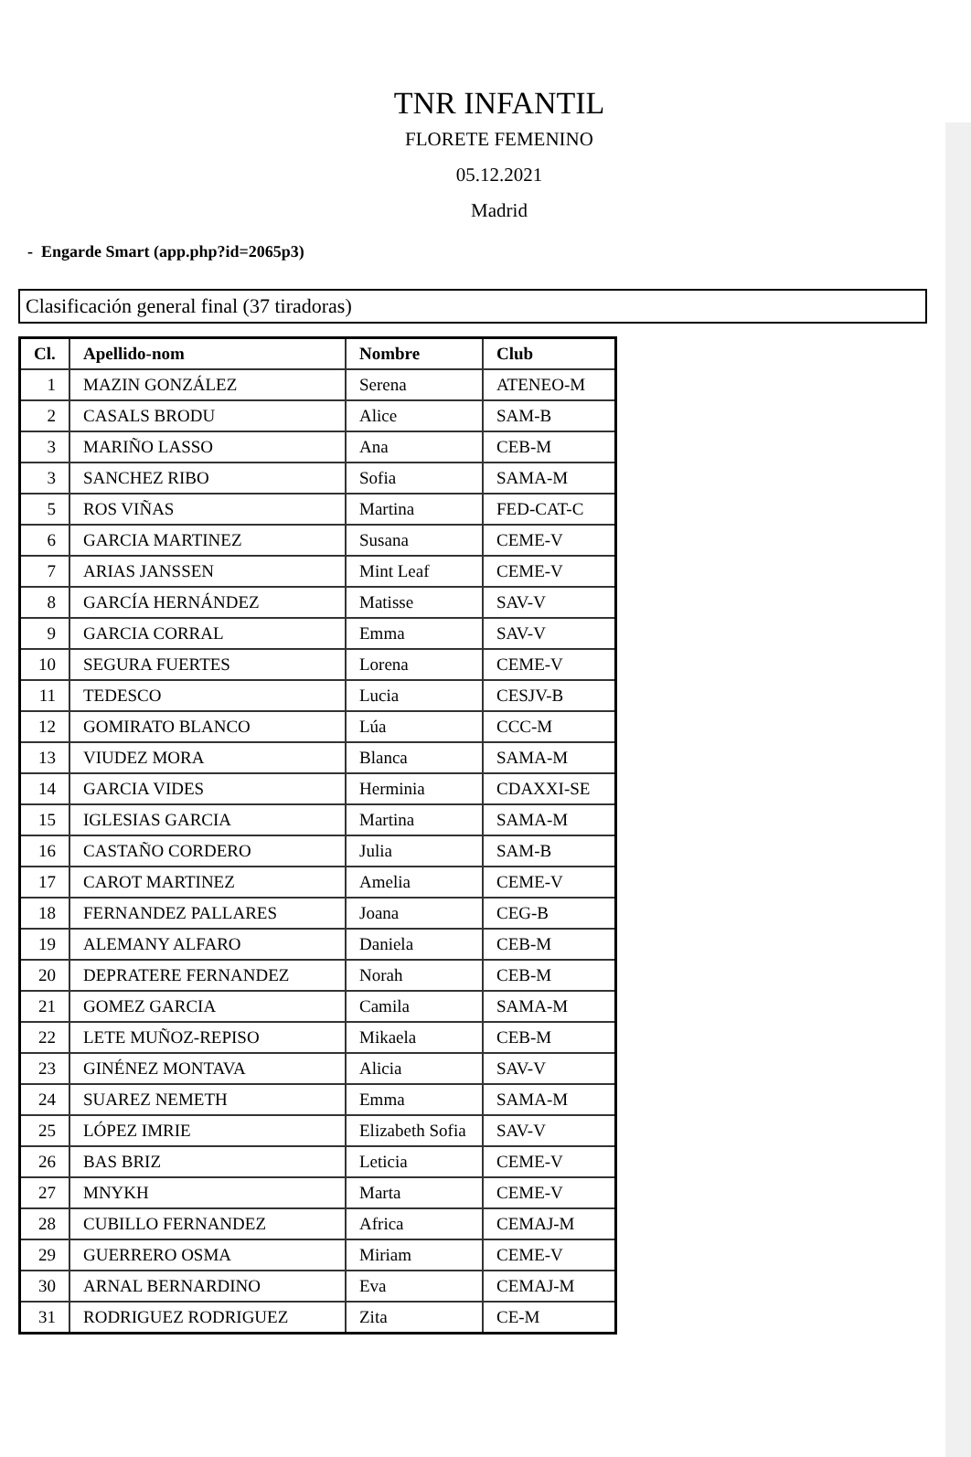TNR INFANTIL
FLORETE FEMENINO
05.12.2021
Madrid
- Engarde Smart (app.php?id=2065p3)
Clasificación general final (37 tiradoras)
| Cl. | Apellido-nom | Nombre | Club |
| --- | --- | --- | --- |
| 1 | MAZIN GONZÁLEZ | Serena | ATENEO-M |
| 2 | CASALS BRODU | Alice | SAM-B |
| 3 | MARIÑO LASSO | Ana | CEB-M |
| 3 | SANCHEZ RIBO | Sofia | SAMA-M |
| 5 | ROS VIÑAS | Martina | FED-CAT-C |
| 6 | GARCIA MARTINEZ | Susana | CEME-V |
| 7 | ARIAS JANSSEN | Mint Leaf | CEME-V |
| 8 | GARCÍA HERNÁNDEZ | Matisse | SAV-V |
| 9 | GARCIA CORRAL | Emma | SAV-V |
| 10 | SEGURA FUERTES | Lorena | CEME-V |
| 11 | TEDESCO | Lucia | CESJV-B |
| 12 | GOMIRATO BLANCO | Lúa | CCC-M |
| 13 | VIUDEZ MORA | Blanca | SAMA-M |
| 14 | GARCIA VIDES | Herminia | CDAXXI-SE |
| 15 | IGLESIAS GARCIA | Martina | SAMA-M |
| 16 | CASTAÑO CORDERO | Julia | SAM-B |
| 17 | CAROT MARTINEZ | Amelia | CEME-V |
| 18 | FERNANDEZ PALLARES | Joana | CEG-B |
| 19 | ALEMANY ALFARO | Daniela | CEB-M |
| 20 | DEPRATERE FERNANDEZ | Norah | CEB-M |
| 21 | GOMEZ GARCIA | Camila | SAMA-M |
| 22 | LETE MUÑOZ-REPISO | Mikaela | CEB-M |
| 23 | GINÉNEZ MONTAVA | Alicia | SAV-V |
| 24 | SUAREZ NEMETH | Emma | SAMA-M |
| 25 | LÓPEZ IMRIE | Elizabeth Sofia | SAV-V |
| 26 | BAS BRIZ | Leticia | CEME-V |
| 27 | MNYKH | Marta | CEME-V |
| 28 | CUBILLO FERNANDEZ | Africa | CEMAJ-M |
| 29 | GUERRERO OSMA | Miriam | CEME-V |
| 30 | ARNAL BERNARDINO | Eva | CEMAJ-M |
| 31 | RODRIGUEZ RODRIGUEZ | Zita | CE-M |